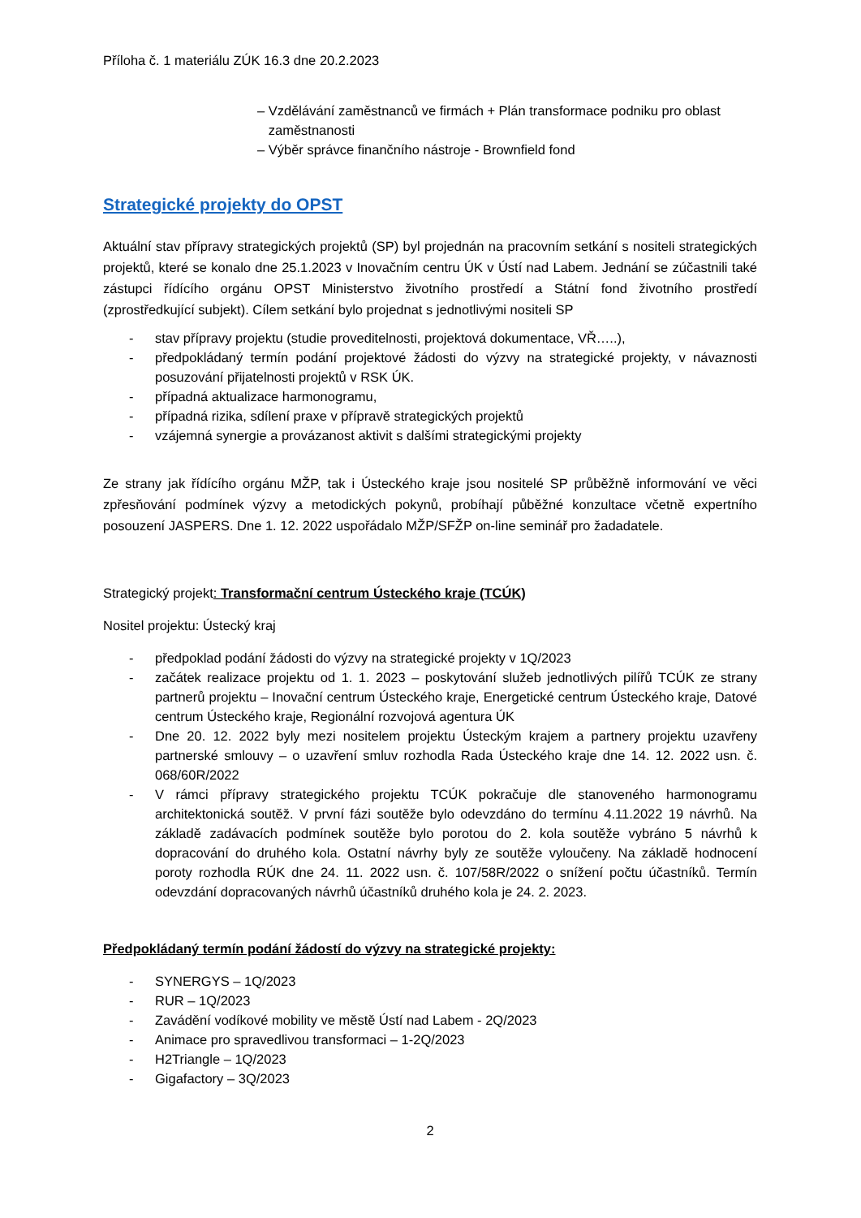Příloha č. 1 materiálu ZÚK 16.3 dne 20.2.2023
– Vzdělávání zaměstnanců ve firmách + Plán transformace podniku pro oblast
zaměstnanosti
– Výběr správce finančního nástroje - Brownfield fond
Strategické projekty do OPST
Aktuální stav přípravy strategických projektů (SP) byl projednán na pracovním setkání s nositeli strategických projektů, které se konalo dne 25.1.2023 v Inovačním centru ÚK v Ústí nad Labem. Jednání se zúčastnili také zástupci řídícího orgánu OPST Ministerstvo životního prostředí a Státní fond životního prostředí (zprostředkující subjekt). Cílem setkání bylo projednat s jednotlivými nositeli SP
- stav přípravy projektu (studie proveditelnosti, projektová dokumentace, VŘ…..),
- předpokládaný termín podání projektové žádosti do výzvy na strategické projekty, v návaznosti posuzování přijatelnosti projektů v RSK ÚK.
- případná aktualizace harmonogramu,
- případná rizika, sdílení praxe v přípravě strategických projektů
- vzájemná synergie a provázanost aktivit s dalšími strategickými projekty
Ze strany jak řídícího orgánu MŽP, tak i Ústeckého kraje jsou nositelé SP průběžně informování ve věci zpřesňování podmínek výzvy a metodických pokynů, probíhají půběžné konzultace včetně expertního posouzení JASPERS. Dne 1. 12. 2022 uspořádalo MŽP/SFŽP on-line seminář pro žadadatele.
Strategický projekt: Transformační centrum Ústeckého kraje (TCÚK)
Nositel projektu: Ústecký kraj
- předpoklad podání žádosti do výzvy na strategické projekty v 1Q/2023
- začátek realizace projektu od 1. 1. 2023 – poskytování služeb jednotlivých pilířů TCÚK ze strany partnerů projektu – Inovační centrum Ústeckého kraje, Energetické centrum Ústeckého kraje, Datové centrum Ústeckého kraje, Regionální rozvojová agentura ÚK
- Dne 20. 12. 2022 byly mezi nositelem projektu Ústeckým krajem a partnery projektu uzavřeny partnerské smlouvy – o uzavření smluv rozhodla Rada Ústeckého kraje dne 14. 12. 2022 usn. č. 068/60R/2022
- V rámci přípravy strategického projektu TCÚK pokračuje dle stanoveného harmonogramu architektonická soutěž. V první fázi soutěže bylo odevzdáno do termínu 4.11.2022 19 návrhů. Na základě zadávacích podmínek soutěže bylo porotou do 2. kola soutěže vybráno 5 návrhů k dopracování do druhého kola. Ostatní návrhy byly ze soutěže vyloučeny. Na základě hodnocení poroty rozhodla RÚK dne 24. 11. 2022 usn. č. 107/58R/2022 o snížení počtu účastníků. Termín odevzdání dopracovaných návrhů účastníků druhého kola je 24. 2. 2023.
Předpokládaný termín podání žádostí do výzvy na strategické projekty:
- SYNERGYS – 1Q/2023
- RUR – 1Q/2023
- Zavádění vodíkové mobility ve městě Ústí nad Labem - 2Q/2023
- Animace pro spravedlivou transformaci – 1-2Q/2023
- H2Triangle – 1Q/2023
- Gigafactory – 3Q/2023
2